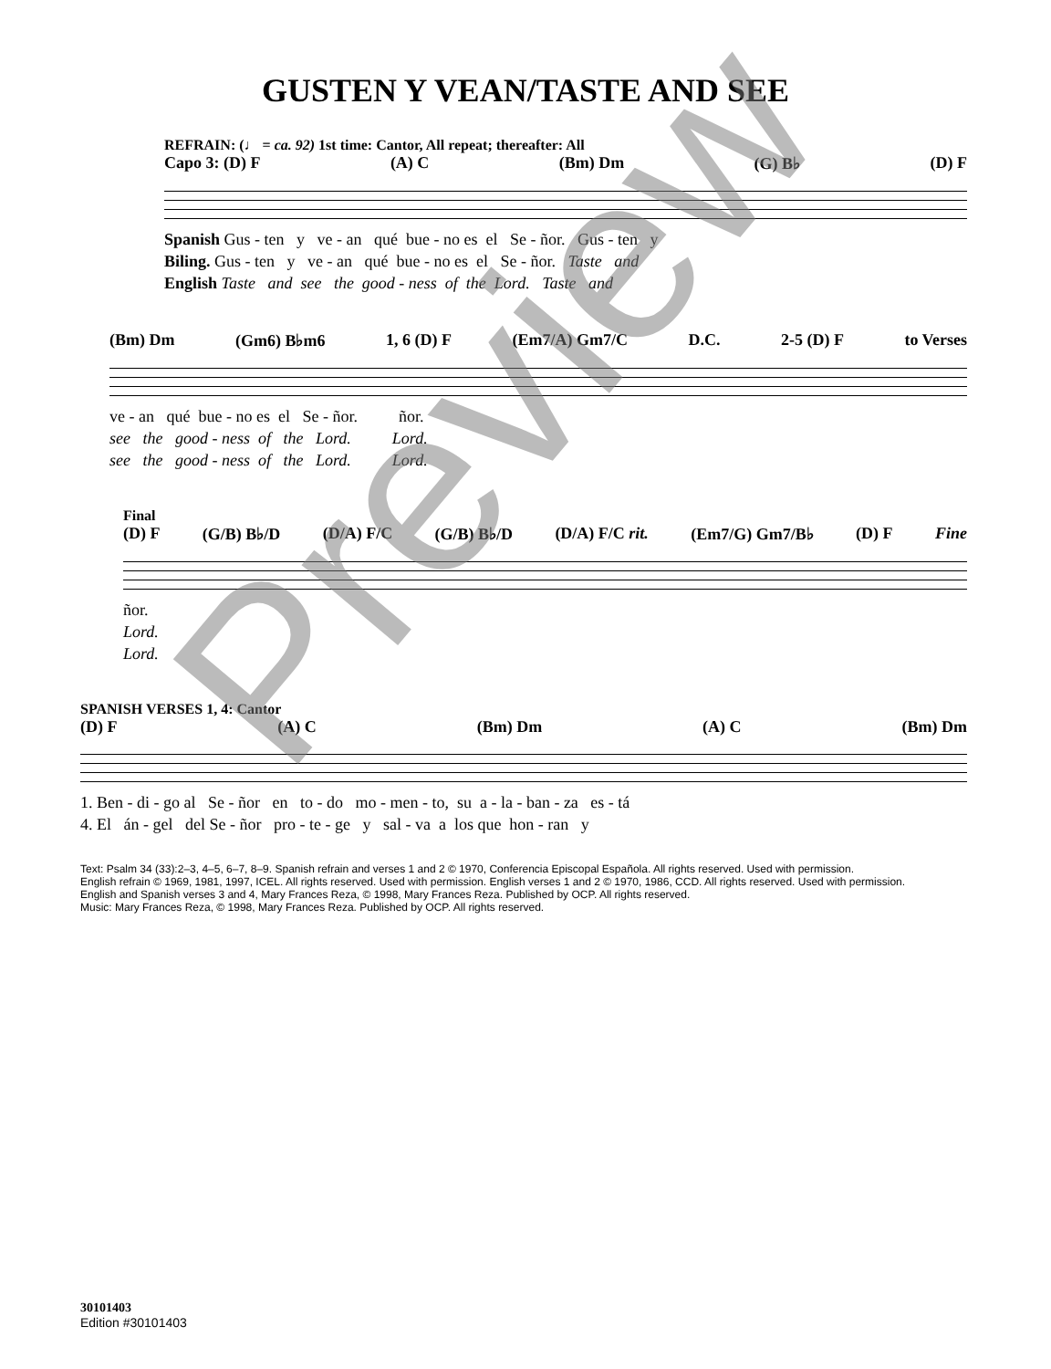GUSTEN Y VEAN/TASTE AND SEE
REFRAIN: (♩ = ca. 92) 1st time: Cantor, All repeat; thereafter: All
Capo 3: (D) F (A) C (Bm) Dm (G) B♭ (D) F
Spanish Gus - ten y ve - an qué bue - no es el Se - ñor. Gus - ten y Biling. Gus - ten y ve - an qué bue - no es el Se - ñor. Taste and English Taste and see the good - ness of the Lord. Taste and
(Bm) Dm (Gm6) B♭m6 1, 6 (D) F (Em7/A) Gm7/C D.C. 2-5 (D) F to Verses
ve - an qué bue - no es el Se - ñor. ñor. see the good - ness of the Lord. Lord. see the good - ness of the Lord. Lord.
Final
(D) F (G/B) B♭/D (D/A) F/C (G/B) B♭/D (D/A) F/C rit. (Em7/G) Gm7/B♭ (D) F Fine
ñor. Lord. Lord.
SPANISH VERSES 1, 4: Cantor
(D) F (A) C (Bm) Dm (A) C (Bm) Dm
1. Ben - di - go al Se - ñor en to - do mo - men - to, su a - la - ban - za es - tá 4. El án - gel del Se - ñor pro - te - ge y sal - va a los que hon - ran y
Text: Psalm 34 (33):2–3, 4–5, 6–7, 8–9. Spanish refrain and verses 1 and 2 © 1970, Conferencia Episcopal Española. All rights reserved. Used with permission.
English refrain © 1969, 1981, 1997, ICEL. All rights reserved. Used with permission. English verses 1 and 2 © 1970, 1986, CCD. All rights reserved. Used with permission.
English and Spanish verses 3 and 4, Mary Frances Reza, © 1998, Mary Frances Reza. Published by OCP. All rights reserved.
Music: Mary Frances Reza, © 1998, Mary Frances Reza. Published by OCP. All rights reserved.
30101403
Edition #30101403
Preview